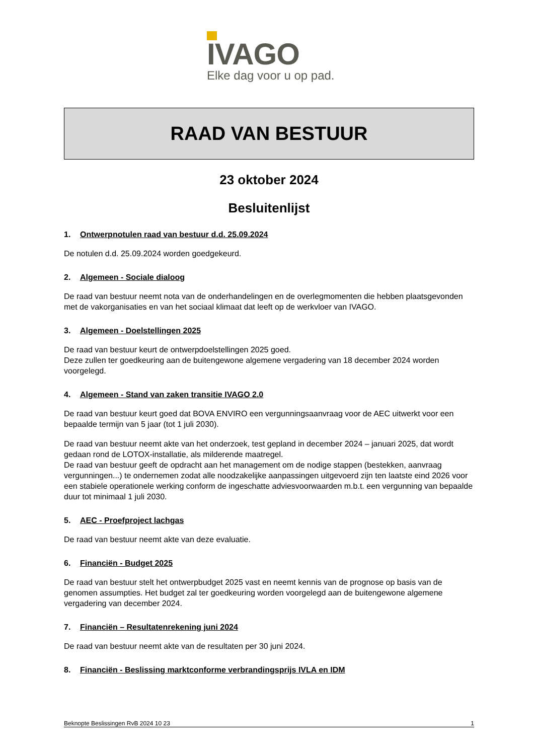IVAGO
Elke dag voor u op pad.
RAAD VAN BESTUUR
23 oktober 2024
Besluitenlijst
1. Ontwerpnotulen raad van bestuur d.d. 25.09.2024
De notulen d.d. 25.09.2024 worden goedgekeurd.
2. Algemeen - Sociale dialoog
De raad van bestuur neemt nota van de onderhandelingen en de overlegmomenten die hebben plaatsgevonden met de vakorganisaties en van het sociaal klimaat dat leeft op de werkvloer van IVAGO.
3. Algemeen - Doelstellingen 2025
De raad van bestuur keurt de ontwerpdoelstellingen 2025 goed.
Deze zullen ter goedkeuring aan de buitengewone algemene vergadering van 18 december 2024 worden voorgelegd.
4. Algemeen - Stand van zaken transitie IVAGO 2.0
De raad van bestuur keurt goed dat BOVA ENVIRO een vergunningsaanvraag voor de AEC uitwerkt voor een bepaalde termijn van 5 jaar (tot 1 juli 2030).
De raad van bestuur neemt akte van het onderzoek, test gepland in december 2024 – januari 2025, dat wordt gedaan rond de LOTOX-installatie, als milderende maatregel.
De raad van bestuur geeft de opdracht aan het management om de nodige stappen (bestekken, aanvraag vergunningen...) te ondernemen zodat alle noodzakelijke aanpassingen uitgevoerd zijn ten laatste eind 2026 voor een stabiele operationele werking conform de ingeschatte adviesvoorwaarden m.b.t. een vergunning van bepaalde duur tot minimaal 1 juli 2030.
5. AEC - Proefproject lachgas
De raad van bestuur neemt akte van deze evaluatie.
6. Financiën - Budget 2025
De raad van bestuur stelt het ontwerpbudget 2025 vast en neemt kennis van de prognose op basis van de genomen assumpties. Het budget zal ter goedkeuring worden voorgelegd aan de buitengewone algemene vergadering van december 2024.
7. Financiën – Resultatenrekening juni 2024
De raad van bestuur neemt akte van de resultaten per 30 juni 2024.
8. Financiën - Beslissing marktconforme verbrandingsprijs IVLA en IDM
Beknopte Beslissingen RvB 2024 10 23 1